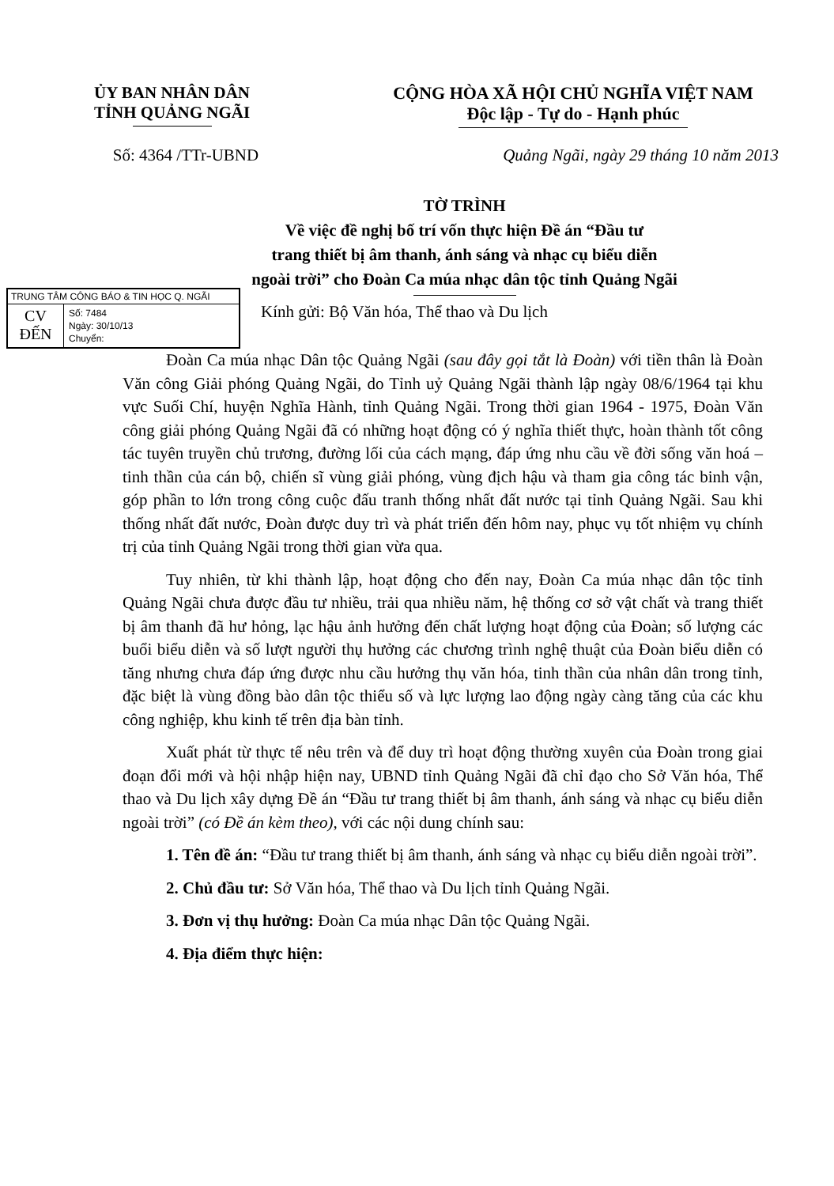ỦY BAN NHÂN DÂN
TỈNH QUẢNG NGÃI
CỘNG HÒA XÃ HỘI CHỦ NGHĨA VIỆT NAM
Độc lập - Tự do - Hạnh phúc
Số: 4364 /TTr-UBND Quảng Ngãi, ngày 29 tháng 10 năm 2013
TỜ TRÌNH
Về việc đề nghị bố trí vốn thực hiện Đề án “Đầu tư
trang thiết bị âm thanh, ánh sáng và nhạc cụ biểu diễn
ngoài trời” cho Đoàn Ca múa nhạc dân tộc tỉnh Quảng Ngãi
TRUNG TÂM CÔNG BÁO & TIN HỌC Q. NGÃI
CV
ĐẾN
Số: 7484
Ngày: 30/10/13
Chuyển:
Kính gửi: Bộ Văn hóa, Thể thao và Du lịch
Đoàn Ca múa nhạc Dân tộc Quảng Ngãi (sau đây gọi tắt là Đoàn) với tiền thân là Đoàn Văn công Giải phóng Quảng Ngãi, do Tỉnh uỷ Quảng Ngãi thành lập ngày 08/6/1964 tại khu vực Suối Chí, huyện Nghĩa Hành, tỉnh Quảng Ngãi. Trong thời gian 1964 - 1975, Đoàn Văn công giải phóng Quảng Ngãi đã có những hoạt động có ý nghĩa thiết thực, hoàn thành tốt công tác tuyên truyền chủ trương, đường lối của cách mạng, đáp ứng nhu cầu về đời sống văn hoá – tinh thần của cán bộ, chiến sĩ vùng giải phóng, vùng địch hậu và tham gia công tác binh vận, góp phần to lớn trong công cuộc đấu tranh thống nhất đất nước tại tỉnh Quảng Ngãi. Sau khi thống nhất đất nước, Đoàn được duy trì và phát triển đến hôm nay, phục vụ tốt nhiệm vụ chính trị của tỉnh Quảng Ngãi trong thời gian vừa qua.
Tuy nhiên, từ khi thành lập, hoạt động cho đến nay, Đoàn Ca múa nhạc dân tộc tỉnh Quảng Ngãi chưa được đầu tư nhiều, trải qua nhiều năm, hệ thống cơ sở vật chất và trang thiết bị âm thanh đã hư hỏng, lạc hậu ảnh hưởng đến chất lượng hoạt động của Đoàn; số lượng các buổi biểu diễn và số lượt người thụ hưởng các chương trình nghệ thuật của Đoàn biểu diễn có tăng nhưng chưa đáp ứng được nhu cầu hưởng thụ văn hóa, tinh thần của nhân dân trong tỉnh, đặc biệt là vùng đồng bào dân tộc thiểu số và lực lượng lao động ngày càng tăng của các khu công nghiệp, khu kinh tế trên địa bàn tỉnh.
Xuất phát từ thực tế nêu trên và để duy trì hoạt động thường xuyên của Đoàn trong giai đoạn đổi mới và hội nhập hiện nay, UBND tỉnh Quảng Ngãi đã chỉ đạo cho Sở Văn hóa, Thể thao và Du lịch xây dựng Đề án “Đầu tư trang thiết bị âm thanh, ánh sáng và nhạc cụ biểu diễn ngoài trời” (có Đề án kèm theo), với các nội dung chính sau:
1. Tên đề án: “Đầu tư trang thiết bị âm thanh, ánh sáng và nhạc cụ biểu diễn ngoài trời”.
2. Chủ đầu tư: Sở Văn hóa, Thể thao và Du lịch tỉnh Quảng Ngãi.
3. Đơn vị thụ hưởng: Đoàn Ca múa nhạc Dân tộc Quảng Ngãi.
4. Địa điểm thực hiện: